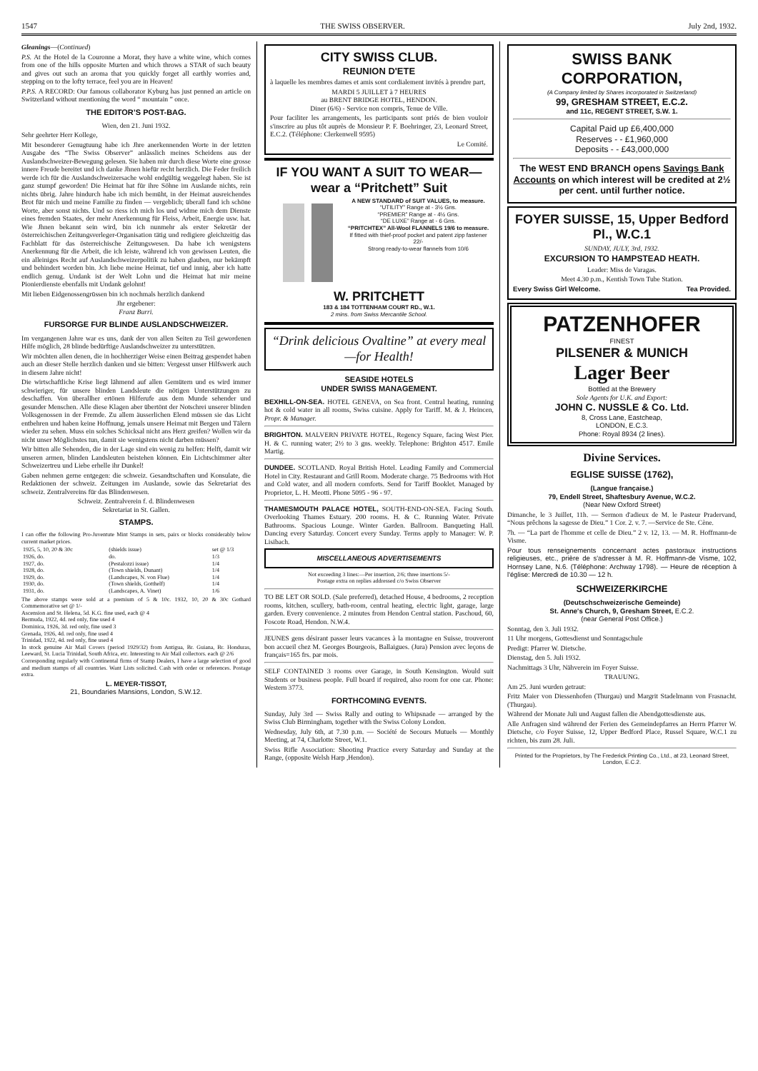1547 THE SWISS OBSERVER. July 2nd, 1932.
Gleanings—(Continued)
P.S. At the Hotel de la Couronne a Morat, they have a white wine, which comes from one of the hills opposite Murten and which throws a STAR of such beauty and gives out such an aroma that you quickly forget all earthly worries and, stepping on to the lofty terrace, feel you are in Heaven!
P.P.S. A RECORD: Our famous collaborator Kyburg has just penned an article on Switzerland without mentioning the word “ mountain ” once.
THE EDITOR’S POST-BAG.
Wien, den 21. Juni 1932.
Sehr geehrter Herr Kollege,
Mit besonderer Genugtuung habe ich Jhre anerkennenden Worte in der letzten Ausgabe des “The Swiss Observer” anlässlich meines Scheidens aus der Auslandschweizer-Bewegung gelesen. Sie haben mir durch diese Worte eine grosse innere Freude bereitet und ich danke Jhnen hiefür recht herzlich. Die Feder freilich werde ich für die Auslandschweizersache wohl endgültig weggelegt haben. Sie ist ganz stumpf geworden! Die Heimat hat für ihre Söhne im Auslande nichts, rein nichts übrig. Jahre hindurch habe ich mich bemüht, in der Heimat ausreichendes Brot für mich und meine Familie zu finden — vergeblich; überall fand ich schöne Worte, aber sonst nichts. Und so riess ich mich los und widme mich dem Dienste eines fremden Staates, der mehr Anerkennung für Fleiss, Arbeit, Energie usw. hat. Wie Jhnen bekannt sein wird, bin ich nunmehr als erster Sekretär der österreichischen Zeitungsverleger-Organisation tätig und redigiere gleichzeitig das Fachblatt für das österreichische Zeitungswesen. Da habe ich wenigstens Anerkennung für die Arbeit, die ich leiste, während ich von gewissen Leuten, die ein alleiniges Recht auf Auslandschweizerpolitik zu haben glauben, nur bekämpft und behindert worden bin. Jch liebe meine Heimat, tief und innig, aber ich hatte endlich genug. Undank ist der Welt Lohn und die Heimat hat mir meine Pionierdienste ebenfalls mit Undank gelohnt!
Mit lieben Eidgenossengrüssen bin ich nochmals herzlich dankend
Jhr ergebener:
Franz Burri.
FURSORGE FUR BLINDE AUSLANDSCHWEIZER.
Im vergangenen Jahre war es uns, dank der von allen Seiten zu Teil gewordenen Hilfe möglich, 28 blinde bedürftige Auslandschweizer zu unterstützen.
Wir möchten allen denen, die in hochherziger Weise einen Beitrag gespendet haben auch an dieser Stelle herzlich danken und sie bitten: Vergesst unser Hilfswerk auch in diesem Jahre nicht!
Die wirtschaftliche Krise liegt lähmend auf allen Gemütern und es wird immer schwieriger, für unsere blinden Landsleute die nötigen Unterstützungen zu deschaffen. Von überallher ertönen Hilferufe aus dem Munde sehender und gesunder Menschen. Alle diese Klagen aber übertönt der Notschrei unserer blinden Volksgenossen in der Fremde. Zu allem äusserlichen Elend müssen sie das Licht entbehren und haben keine Hoffnung, jemals unsere Heimat mit Bergen und Tälern wieder zu sehen. Muss ein solches Schicksal nicht ans Herz greifen? Wollen wir da nicht unser Möglichstes tun, damit sie wenigstens nicht darben müssen?
Wir bitten alle Sehenden, die in der Lage sind ein wenig zu helfen: Helft, damit wir unseren armen, blinden Landsleuten beistehen können. Ein Lichtschimmer alter Schweizertreu und Liebe erhelle ihr Dunkel!
Gaben nehmen gerne entgegen: die schweiz. Gesandtschaften und Konsulate, die Redaktionen der schweiz. Zeitungen im Auslande, sowie das Sekretariat des schweiz. Zentralvereins für das Blindenwesen.
Schweiz. Zentralverein f. d. Blindenwesen
Sekretariat in St. Gallen.
STAMPS.
I can offer the following Pro-Juventute Mint Stamps in sets, pairs or blocks considerably below current market prices.
| 1925, 5, 10, 20 & 30c | (shields issue) | set @ 1/3 |
| 1926, do. | do. | 1/3 |
| 1927, do. | (Pestalozzi issue) | 1/4 |
| 1928, do. | (Town shields, Dunant) | 1/4 |
| 1929, do. | (Landscapes, N. von Flue) | 1/4 |
| 1930, do. | (Town shields, Gotthelf) | 1/4 |
| 1931, do. | (Landscapes, A. Vinet) | 1/6 |
The above stamps were sold at a premium of 5 & 10c. 1932, 10, 20 & 30c Gothard Commemorative set @ 1/-
Ascension and St. Helena, 5d. K.G. fine used, each @ 4
Bermuda, 1922, 4d. red only, fine used 4
Dominica, 1926, 3d. red only, fine used 3
Grenada, 1926, 4d. red only, fine used 4
Trinidad, 1922, 4d. red only, fine used 4
In stock genuine Air Mail Covers (period 1929/32) from Antigua, Br. Guiana, Br. Honduras, Leeward, St. Lucia Trinidad, South Africa, etc. Interesting to Air Mail collectors. each @ 2/6
Corresponding regularly with Continental firms of Stamp Dealers, I have a large selection of good and medium stamps of all countries. Want Lists solicited. Cash with order or references. Postage extra.
L. MEYER-TISSOT,
21, Boundaries Mansions, London, S.W.12.
CITY SWISS CLUB.
REUNION D'ETE
à laquelle les membres dames et amis sont cordialement invités à prendre part,
MARDI 5 JUILLET à 7 HEURES
au BRENT BRIDGE HOTEL, HENDON.
Diner (6/6) - Service non compris, Tenue de Ville.
Pour faciliter les arrangements, les participants sont priés de bien vouloir s'inscrire au plus tôt auprès de Monsieur P. F. Boehringer, 23, Leonard Street, E.C.2. (Téléphone: Clerkenwell 9595)
Le Comité.
IF YOU WANT A SUIT TO WEAR— wear a “Pritchett” Suit
A NEW STANDARD of SUIT VALUES, to measure.
“UTILITY” Range at - 3½ Gns.
“PREMIER” Range at - 4½ Gns.
“DE LUXE” Range at - 6 Gns.
“PRITCHTEX” All-Wool FLANNELS 19/6 to measure.
If fitted with thief-proof pocket and patent zipp fastener 22/-
Strong ready-to-wear flannels from 10/6
W. PRITCHETT
183 & 184 TOTTENHAM COURT RD., W.1.
2 mins. from Swiss Mercantile School.
“Drink delicious Ovaltine” at every meal—for Health!
SEASIDE HOTELS
UNDER SWISS MANAGEMENT.
BEXHILL-ON-SEA. HOTEL GENEVA, on Sea front. Central heating, running hot & cold water in all rooms, Swiss cuisine. Apply for Tariff. M. & J. Heincen, Propr. & Manager.
BRIGHTON. MALVERN PRIVATE HOTEL, Regency Square, facing West Pier. H. & C. running water; 2½ to 3 gns. weekly. Telephone: Brighton 4517. Emile Martig.
DUNDEE. SCOTLAND. Royal British Hotel. Leading Family and Commercial Hotel in City. Restaurant and Grill Room. Moderate charge. 75 Bedrooms with Hot and Cold water, and all modern comforts. Send for Tariff Booklet. Managed by Proprietor, L. H. Meotti. Phone 5095 - 96 - 97.
THAMESMOUTH PALACE HOTEL, SOUTH-END-ON-SEA. Facing South. Overlooking Thames Estuary. 200 rooms. H. & C. Running Water. Private Bathrooms. Spacious Lounge. Winter Garden. Ballroom. Banqueting Hall. Dancing every Saturday. Concert every Sunday. Terms apply to Manager: W. P. Lisibach.
MISCELLANEOUS ADVERTISEMENTS
Not exceeding 3 lines:—Per insertion, 2/6; three insertions 5/-
Postage extra on replies addressed c/o Swiss Observer
TO BE LET OR SOLD. (Sale preferred), detached House, 4 bedrooms, 2 reception rooms, kitchen, scullery, bath-room, central heating, electric light, garage, large garden. Every convenience. 2 minutes from Hendon Central station. Paschoud, 60, Foscote Road, Hendon. N.W.4.
JEUNES gens désirant passer leurs vacances à la montagne en Suisse, trouveront bon accueil chez M. Georges Bourgeois, Ballaigues. (Jura) Pension avec leçons de français=165 frs. par mois.
SELF CONTAINED 3 rooms over Garage, in South Kensington. Would suit Students or business people. Full board if required, also room for one car. Phone: Western 3773.
FORTHCOMING EVENTS.
Sunday, July 3rd — Swiss Rally and outing to Whipsnade — arranged by the Swiss Club Birmingham, together with the Swiss Colony London.
Wednesday, July 6th, at 7.30 p.m. — Société de Secours Mutuels — Monthly Meeting, at 74, Charlotte Street, W.1.
Swiss Rifle Association: Shooting Practice every Saturday and Sunday at the Range, (opposite Welsh Harp ,Hendon).
SWISS BANK CORPORATION,
(A Company limited by Shares incorporated in Switzerland)
99, GRESHAM STREET, E.C.2.
and 11c, REGENT STREET, S.W. 1.
Capital Paid up £6,400,000
Reserves - - £1,960,000
Deposits - - £43,000,000
The WEST END BRANCH opens Savings Bank Accounts on which interest will be credited at 2½ per cent. until further notice.
FOYER SUISSE, 15, Upper Bedford Pl., W.C.1
SUNDAY, JULY, 3rd, 1932.
EXCURSION TO HAMPSTEAD HEATH.
Leader: Miss de Varagas.
Meet 4.30 p.m., Kentish Town Tube Station.
Every Swiss Girl Welcome. Tea Provided.
PATZENHOFER
FINEST
PILSENER & MUNICH
Lager Beer
Bottled at the Brewery
Sole Agents for U.K. and Export:
JOHN C. NUSSLE & Co. Ltd.
8, Cross Lane, Eastcheap,
LONDON, E.C.3.
Phone: Royal 8934 (2 lines).
Divine Services.
EGLISE SUISSE (1762),
(Langue française.)
79, Endell Street, Shaftesbury Avenue, W.C.2.
(Near New Oxford Street)
Dimanche, le 3 Juillet, 11h. — Sermon d'adieux de M. le Pasteur Pradervand, “Nous prêchons la sagesse de Dieu.” 1 Cor. 2. v. 7. —Service de Ste. Cène.
7h. — “La part de l'homme et celle de Dieu.” 2 v. 12, 13. — M. R. Hoffmann-de Visme.
Pour tous renseignements concernant actes pastoraux instructions religieuses, etc., prière de s'adresser à M. R. Hoffmann-de Visme, 102, Hornsey Lane, N.6. (Téléphone: Archway 1798). — Heure de réception à l'église: Mercredi de 10.30 — 12 h.
SCHWEIZERKIRCHE
(Deutschschweizerische Gemeinde)
St. Anne's Church, 9, Gresham Street, E.C.2.
(near General Post Office.)
Sonntag, den 3. Juli 1932.
11 Uhr morgens, Gottesdienst und Sonntagschule
Predigt: Pfarrer W. Dietsche.
Dienstag, den 5. Juli 1932.
Nachmittags 3 Uhr, Nähverein im Foyer Suisse.
TRAUUNG.
Am 25. Juni wurden getraut:
Fritz Maier von Diessenhofen (Thurgau) und Margrit Stadelmann von Frasnacht. (Thurgau).
Während der Monate Juli und August fallen die Abendgottesdienste aus.
Alle Anfragen sind während der Ferien des Gemeindepfarres an Herrn Pfarrer W. Dietsche, c/o Foyer Suisse, 12, Upper Bedford Place, Russel Square, W.C.1 zu richten, bis zum 28. Juli.
Printed for the Proprietors, by The Frederick Printing Co., Ltd., at 23, Leonard Street, London, E.C.2.